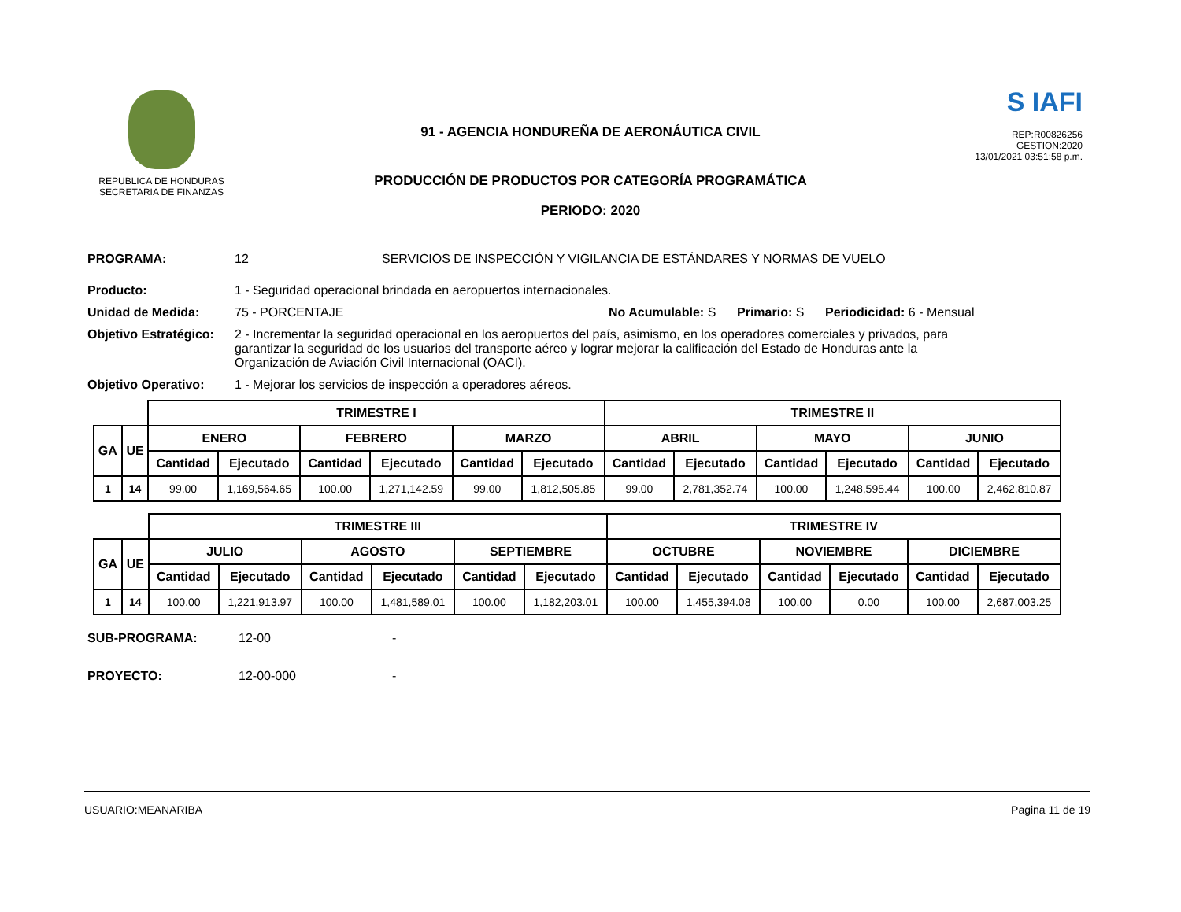REPUBLICA DE HONDURAS
SECRETARIA DE FINANZAS
91 - AGENCIA HONDUREÑA DE AERONÁUTICA CIVIL
PRODUCCIÓN DE PRODUCTOS POR CATEGORÍA PROGRAMÁTICA
PERIODO: 2020
S IAFI
REP:R00826256
GESTION:2020
13/01/2021 03:51:58 p.m.
PROGRAMA: 12 SERVICIOS DE INSPECCIÓN Y VIGILANCIA DE ESTÁNDARES Y NORMAS DE VUELO
Producto: 1 - Seguridad operacional brindada en aeropuertos internacionales.
Unidad de Medida: 75 - PORCENTAJE No Acumulable: S Primario: S Periodicidad: 6 - Mensual
Objetivo Estratégico: 2 - Incrementar la seguridad operacional en los aeropuertos del país, asimismo, en los operadores comerciales y privados, para garantizar la seguridad de los usuarios del transporte aéreo y lograr mejorar la calificación del Estado de Honduras ante la Organización de Aviación Civil Internacional (OACI).
Objetivo Operativo: 1 - Mejorar los servicios de inspección a operadores aéreos.
| | | TRIMESTRE I | | | | | | TRIMESTRE II | | | | | |
| GA | UE | ENERO | | FEBRERO | | MARZO | | ABRIL | | MAYO | | JUNIO | |
| | | Cantidad | Ejecutado | Cantidad | Ejecutado | Cantidad | Ejecutado | Cantidad | Ejecutado | Cantidad | Ejecutado | Cantidad | Ejecutado |
| 1 | 14 | 99.00 | 1,169,564.65 | 100.00 | 1,271,142.59 | 99.00 | 1,812,505.85 | 99.00 | 2,781,352.74 | 100.00 | 1,248,595.44 | 100.00 | 2,462,810.87 |
| | | TRIMESTRE III | | | | | | TRIMESTRE IV | | | | | |
| GA | UE | JULIO | | AGOSTO | | SEPTIEMBRE | | OCTUBRE | | NOVIEMBRE | | DICIEMBRE | |
| | | Cantidad | Ejecutado | Cantidad | Ejecutado | Cantidad | Ejecutado | Cantidad | Ejecutado | Cantidad | Ejecutado | Cantidad | Ejecutado |
| 1 | 14 | 100.00 | 1,221,913.97 | 100.00 | 1,481,589.01 | 100.00 | 1,182,203.01 | 100.00 | 1,455,394.08 | 100.00 | 0.00 | 100.00 | 2,687,003.25 |
SUB-PROGRAMA: 12-00 -
PROYECTO: 12-00-000 -
USUARIO:MEANARIBA Pagina 11 de 19